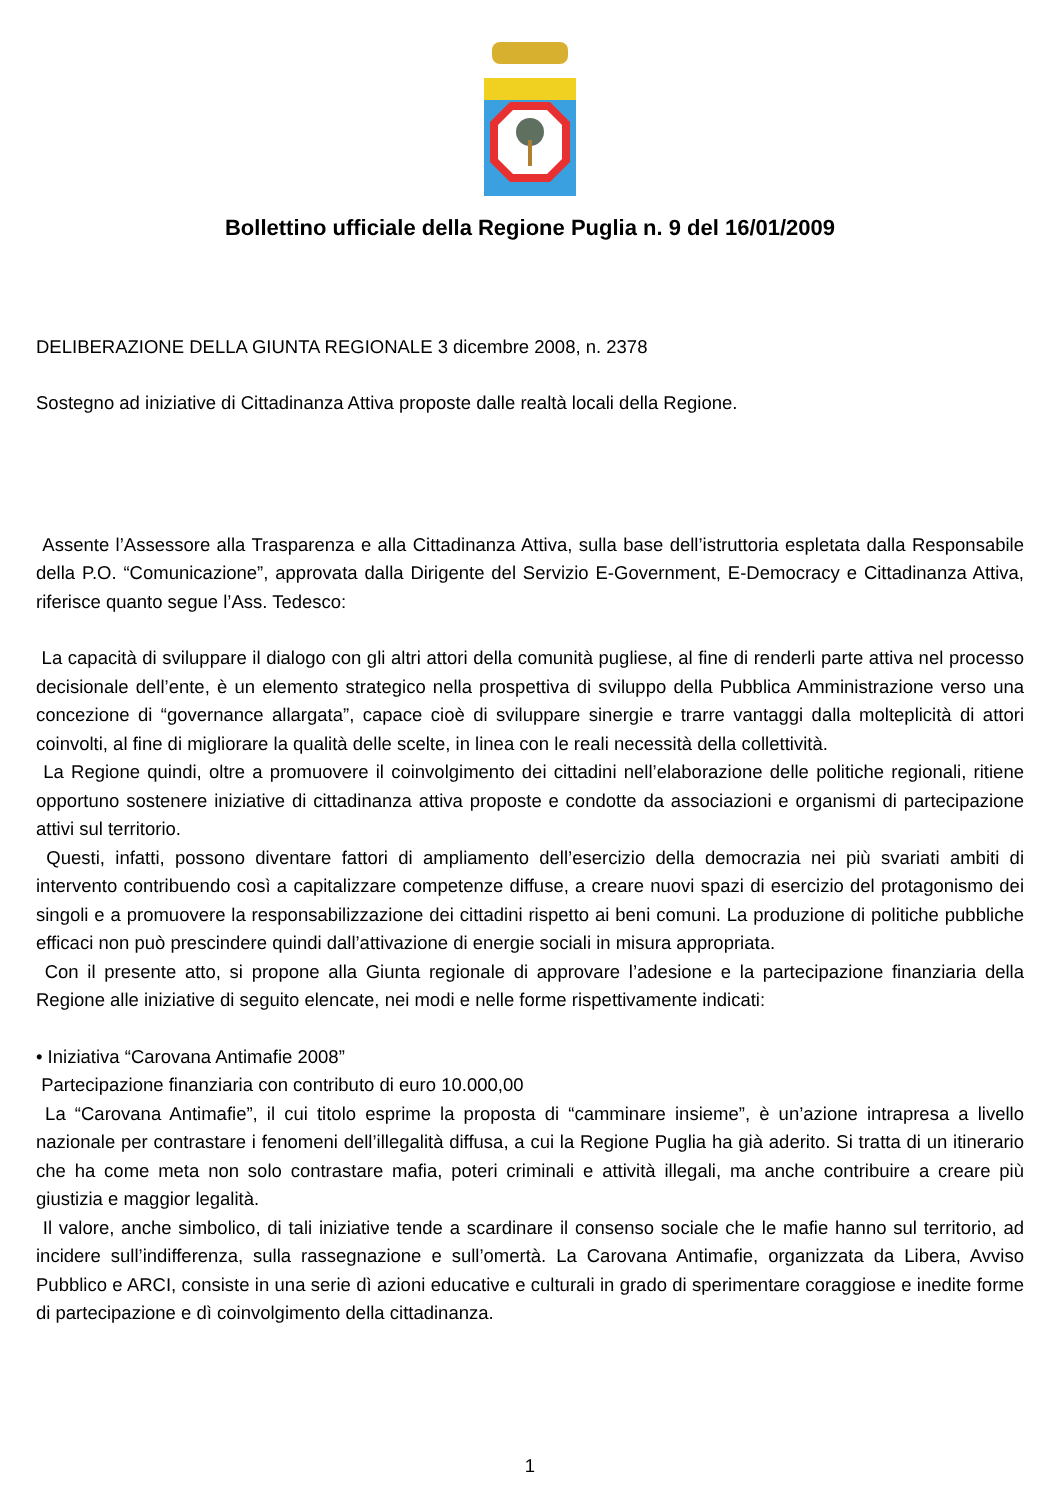Bollettino ufficiale della Regione Puglia n. 9 del 16/01/2009
DELIBERAZIONE DELLA GIUNTA REGIONALE 3 dicembre 2008, n. 2378
Sostegno ad iniziative di Cittadinanza Attiva proposte dalle realtà locali della Regione.
Assente l’Assessore alla Trasparenza e alla Cittadinanza Attiva, sulla base dell’istruttoria espletata dalla Responsabile della P.O. “Comunicazione”, approvata dalla Dirigente del Servizio E-Government, E-Democracy e Cittadinanza Attiva, riferisce quanto segue l’Ass. Tedesco:
La capacità di sviluppare il dialogo con gli altri attori della comunità pugliese, al fine di renderli parte attiva nel processo decisionale dell’ente, è un elemento strategico nella prospettiva di sviluppo della Pubblica Amministrazione verso una concezione di “governance allargata”, capace cioè di sviluppare sinergie e trarre vantaggi dalla molteplicità di attori coinvolti, al fine di migliorare la qualità delle scelte, in linea con le reali necessità della collettività.
La Regione quindi, oltre a promuovere il coinvolgimento dei cittadini nell’elaborazione delle politiche regionali, ritiene opportuno sostenere iniziative di cittadinanza attiva proposte e condotte da associazioni e organismi di partecipazione attivi sul territorio.
Questi, infatti, possono diventare fattori di ampliamento dell’esercizio della democrazia nei più svariati ambiti di intervento contribuendo così a capitalizzare competenze diffuse, a creare nuovi spazi di esercizio del protagonismo dei singoli e a promuovere la responsabilizzazione dei cittadini rispetto ai beni comuni. La produzione di politiche pubbliche efficaci non può prescindere quindi dall’attivazione di energie sociali in misura appropriata.
Con il presente atto, si propone alla Giunta regionale di approvare l’adesione e la partecipazione finanziaria della Regione alle iniziative di seguito elencate, nei modi e nelle forme rispettivamente indicati:
• Iniziativa “Carovana Antimafie 2008”
Partecipazione finanziaria con contributo di euro 10.000,00
La “Carovana Antimafie”, il cui titolo esprime la proposta di “camminare insieme”, è un’azione intrapresa a livello nazionale per contrastare i fenomeni dell’illegalità diffusa, a cui la Regione Puglia ha già aderito. Si tratta di un itinerario che ha come meta non solo contrastare mafia, poteri criminali e attività illegali, ma anche contribuire a creare più giustizia e maggior legalità.
Il valore, anche simbolico, di tali iniziative tende a scardinare il consenso sociale che le mafie hanno sul territorio, ad incidere sull’indifferenza, sulla rassegnazione e sull’omertà. La Carovana Antimafie, organizzata da Libera, Avviso Pubblico e ARCI, consiste in una serie dì azioni educative e culturali in grado di sperimentare coraggiose e inedite forme di partecipazione e dì coinvolgimento della cittadinanza.
1